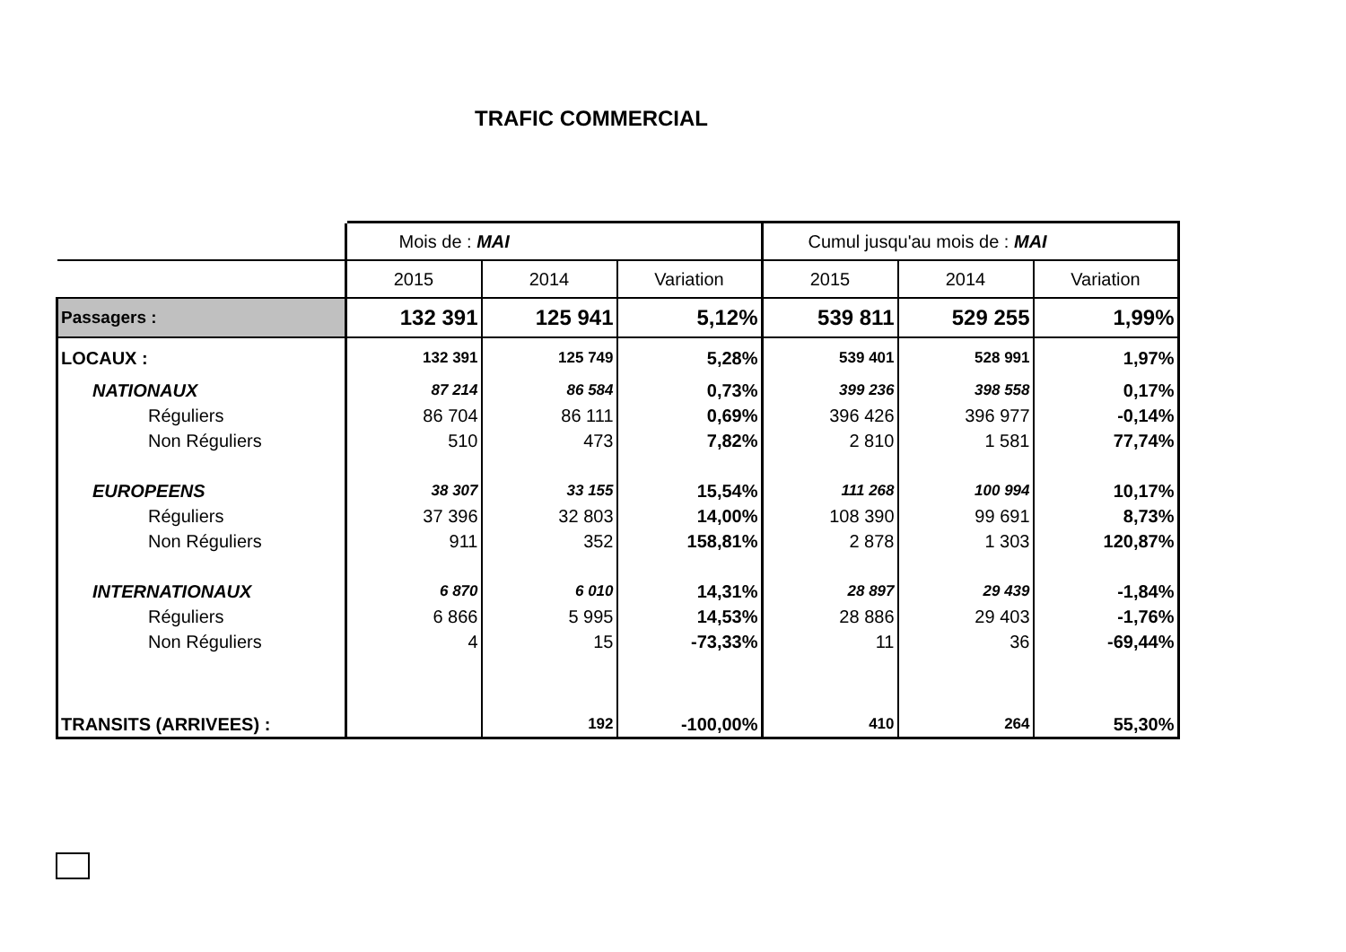TRAFIC COMMERCIAL
| | Mois de : MAI | | | Cumul jusqu'au mois de : MAI | | |
| | 2015 | 2014 | Variation | 2015 | 2014 | Variation |
| Passagers : | 132 391 | 125 941 | 5,12% | 539 811 | 529 255 | 1,99% |
| LOCAUX : | 132 391 | 125 749 | 5,28% | 539 401 | 528 991 | 1,97% |
| NATIONAUX | 87 214 | 86 584 | 0,73% | 399 236 | 398 558 | 0,17% |
| Réguliers | 86 704 | 86 111 | 0,69% | 396 426 | 396 977 | -0,14% |
| Non Réguliers | 510 | 473 | 7,82% | 2 810 | 1 581 | 77,74% |
| EUROPEENS | 38 307 | 33 155 | 15,54% | 111 268 | 100 994 | 10,17% |
| Réguliers | 37 396 | 32 803 | 14,00% | 108 390 | 99 691 | 8,73% |
| Non Réguliers | 911 | 352 | 158,81% | 2 878 | 1 303 | 120,87% |
| INTERNATIONAUX | 6 870 | 6 010 | 14,31% | 28 897 | 29 439 | -1,84% |
| Réguliers | 6 866 | 5 995 | 14,53% | 28 886 | 29 403 | -1,76% |
| Non Réguliers | 4 | 15 | -73,33% | 11 | 36 | -69,44% |
| TRANSITS (ARRIVEES) : | | 192 | -100,00% | 410 | 264 | 55,30% |